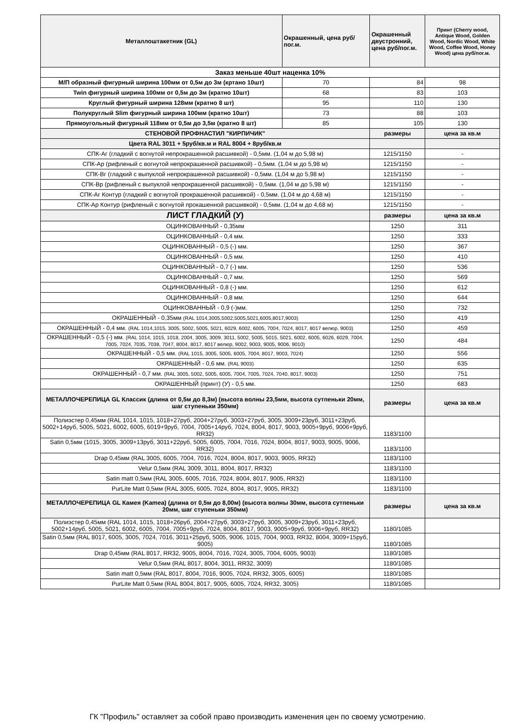| Металлоштакетник (GL) | Окрашенный, цена руб/пог.м. | Окрашенный двустронний, цена руб/пог.м. | Принт (Cherry wood, Antique Wood, Golden Wood, Nordic Wood, White Wood, Coffee Wood, Honey Wood) цена руб/пог.м. |
| --- | --- | --- | --- |
| Заказ меньше 40шт наценка 10% | | | |
| М/П образный фигурный ширина 100мм от 0,5м до 3м (кртано 10шт) | 70 | 84 | 98 |
| Twin фигурный ширина 100мм от 0,5м до 3м (кратно 10шт) | 68 | 83 | 103 |
| Круглый фигурный ширина 128мм (кратно 8 шт) | 95 | 110 | 130 |
| Полукруглый Slim фигурный ширина 100мм (кратно 10шт) | 73 | 88 | 103 |
| Прямоугольный фигурный 118мм от 0,5м до 3,5м (кратно 8 шт) | 85 | 105 | 130 |
| СТЕНОВОЙ ПРОФНАСТИЛ "КИРПИЧИК" | | размеры | цена за кв.м |
| Цвета RAL 3011 + 5руб/кв.м и RAL 8004 + 8руб/кв.м | | | |
| СПК-Аг (гладкий с вогнутой непрокрашенной расшивкой) - 0,5мм. (1,04 м до 5,98 м) | | 1215/1150 | - |
| СПК-Ар (рифленый с вогнутой непрокрашенной расшивкой) - 0,5мм. (1,04 м до 5,98 м) | | 1215/1150 | - |
| СПК-Вг (гладкий с выпуклой непрокрашенной расшивкой) - 0,5мм. (1,04 м до 5,98 м) | | 1215/1150 | - |
| СПК-Вр (рифленый с выпуклой непрокрашенной расшивкой) - 0,5мм. (1,04 м до 5,98 м) | | 1215/1150 | - |
| СПК-Аг Контур (гладкий с вогнутой прокрашенной расшивкой) - 0,5мм. (1,04 м до 4,68 м) | | 1215/1150 | - |
| СПК-Ар Контур (рифленый с вогнутой прокашенной расшивкой) - 0,5мм. (1,04 м до 4,68 м) | | 1215/1150 | - |
| ЛИСТ ГЛАДКИЙ (У) | | размеры | цена за кв.м |
| ОЦИНКОВАННЫЙ - 0,35мм | | 1250 | 311 |
| ОЦИНКОВАННЫЙ - 0,4 мм. | | 1250 | 333 |
| ОЦИНКОВАННЫЙ - 0,5 (-) мм. | | 1250 | 367 |
| ОЦИНКОВАННЫЙ - 0,5 мм. | | 1250 | 410 |
| ОЦИНКОВАННЫЙ - 0,7 (-) мм. | | 1250 | 536 |
| ОЦИНКОВАННЫЙ - 0,7 мм. | | 1250 | 569 |
| ОЦИНКОВАННЫЙ - 0,8 (-) мм. | | 1250 | 612 |
| ОЦИНКОВАННЫЙ - 0,8 мм. | | 1250 | 644 |
| ОЦИНКОВАННЫЙ - 0,9 (-)мм. | | 1250 | 732 |
| ОКРАШЕННЫЙ - 0,35мм (RAL 1014,3005,5002,5005,5021,6005,8017,9003) | | 1250 | 419 |
| ОКРАШЕННЫЙ - 0,4 мм. (RAL 1014,1015, 3005, 5002, 5005, 5021, 6029, 6002, 6005, 7004, 7024, 8017, 8017 велюр, 9003) | | 1250 | 459 |
| ОКРАШЕННЫЙ - 0,5 (-) мм. (RAL 1014, 1015, 1018, 2004, 3005, 3009, 3011, 5002, 5005, 5015, 5021, 6002, 6005, 6026, 6029, 7004, 7005, 7024, 7035, 7038, 7047, 8004, 8017, 8017 велюр, 9002, 9003, 9005, 9006, 9010) | | 1250 | 484 |
| ОКРАШЕННЫЙ - 0,5 мм. (RAL 1015, 3005, 5005, 6005, 7004, 8017, 9003, 7024) | | 1250 | 556 |
| ОКРАШЕННЫЙ - 0,6 мм. (RAL 9003) | | 1250 | 635 |
| ОКРАШЕННЫЙ - 0,7 мм. (RAL 3005, 5002, 5005, 6005, 7004, 7005, 7024, 7040, 8017, 9003) | | 1250 | 751 |
| ОКРАШЕННЫЙ (принт) (У) - 0,5 мм. | | 1250 | 683 |
| МЕТАЛЛОЧЕРЕПИЦА GL Классик (длина от 0,5м до 8,3м) (высота волны 23,5мм, высота сутпеньки 20мм, шаг ступеньки 350мм) | | размеры | цена за кв.м |
| Полиэстер 0,45мм (RAL 1014, 1015, 1018+27руб, 2004+27руб, 3003+27руб, 3005, 3009+23руб, 3011+23руб, 5002+14руб, 5005, 5021, 6002, 6005, 6019+9руб, 7004, 7005+14руб, 7024, 8004, 8017, 9003, 9005+9руб, 9006+9руб, RR32) | | 1183/1100 | |
| Satin 0,5мм (1015, 3005, 3009+13руб, 3011+22руб, 5005, 6005, 7004, 7016, 7024, 8004, 8017, 9003, 9005, 9006, RR32) | | 1183/1100 | |
| Drap 0,45мм (RAL 3005, 6005, 7004, 7016, 7024, 8004, 8017, 9003, 9005, RR32) | | 1183/1100 | |
| Velur 0,5мм (RAL 3009, 3011, 8004, 8017, RR32) | | 1183/1100 | |
| Satin matt 0,5мм (RAL 3005, 6005, 7016, 7024, 8004, 8017, 9005, RR32) | | 1183/1100 | |
| PurLite Matt 0,5мм (RAL 3005, 6005, 7024, 8004, 8017, 9005, RR32) | | 1183/1100 | |
| МЕТАЛЛОЧЕРЕПИЦА GL Камея (Kamea) (длина от 0,5м до 8,00м) (высота волны 30мм, высота сутпеньки 20мм, шаг ступеньки 350мм) | | размеры | цена за кв.м |
| Полиэстер 0,45мм (RAL 1014, 1015, 1018+26руб, 2004+27руб, 3003+27руб, 3005, 3009+23руб, 3011+23руб, 5002+14руб, 5005, 5021, 6002, 6005, 7004, 7005+9руб, 7024, 8004, 8017, 9003, 9005+9руб, 9006+9руб, RR32) | | 1180/1085 | |
| Satin 0,5мм (RAL 8017, 6005, 3005, 7024, 7016, 3011+25руб, 5005, 9006, 1015, 7004, 9003, RR32, 8004, 3009+15руб, 9005) | | 1180/1085 | |
| Drap 0,45мм (RAL 8017, RR32, 9005, 8004, 7016, 7024, 3005, 7004, 6005, 9003) | | 1180/1085 | |
| Velur 0,5мм (RAL 8017, 8004, 3011, RR32, 3009) | | 1180/1085 | |
| Satin matt 0,5мм (RAL 8017, 8004, 7016, 9005, 7024, RR32, 3005, 6005) | | 1180/1085 | |
| PurLite Matt 0,5мм (RAL 8004, 8017, 9005, 6005, 7024, RR32, 3005) | | 1180/1085 | |
ГК "Профиль" оставляет за собой право производить изменения цен по своему усмотрению.